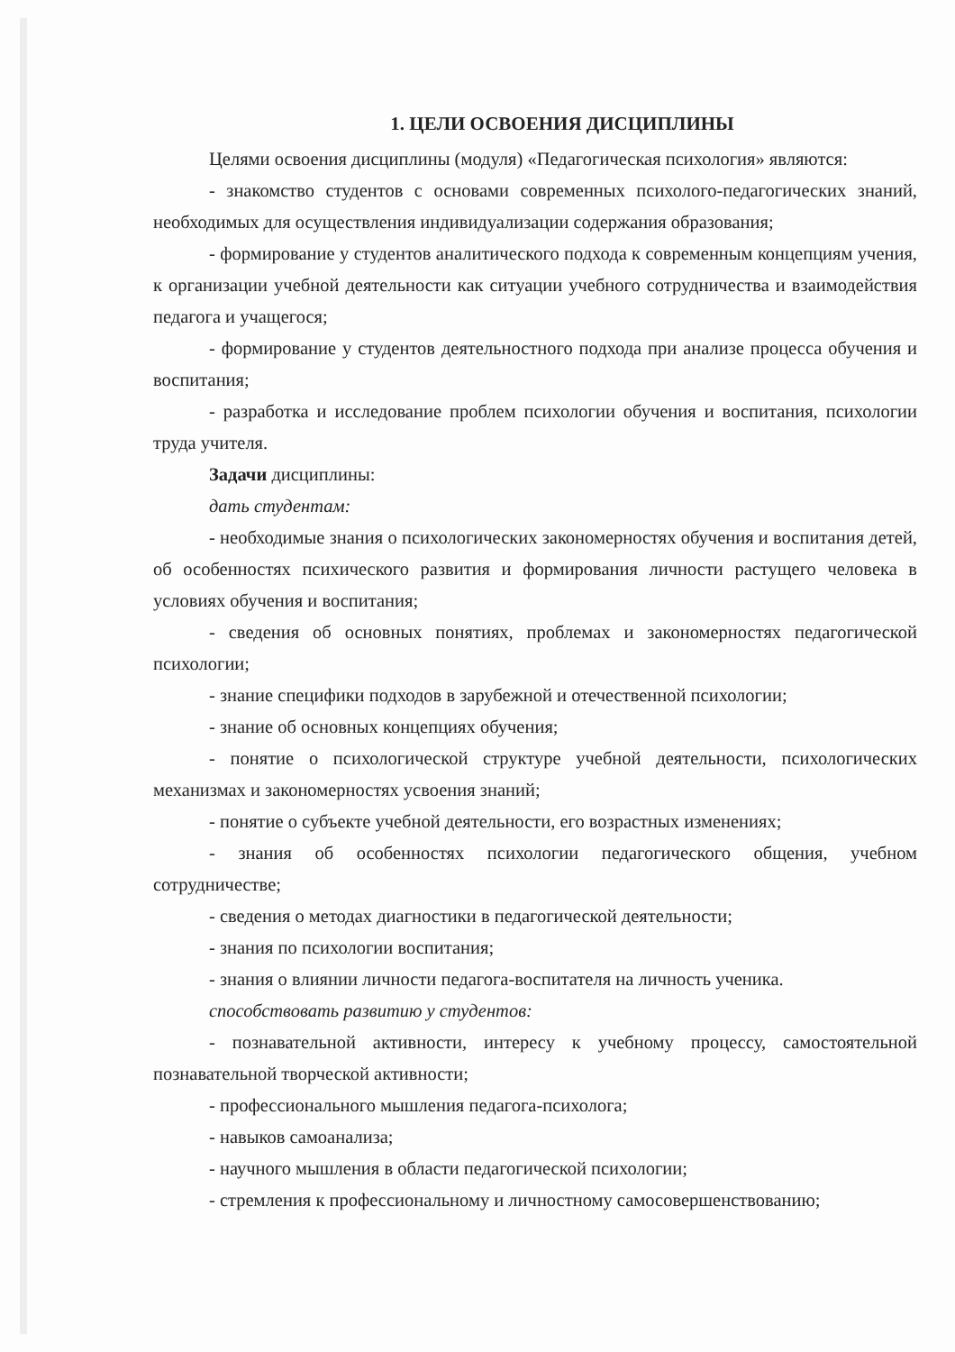1. ЦЕЛИ ОСВОЕНИЯ ДИСЦИПЛИНЫ
Целями освоения дисциплины (модуля) «Педагогическая психология» являются:
- знакомство студентов с основами современных психолого-педагогических знаний, необходимых для осуществления индивидуализации содержания образования;
- формирование у студентов аналитического подхода к современным концепциям учения, к организации учебной деятельности как ситуации учебного сотрудничества и взаимодействия педагога и учащегося;
- формирование у студентов деятельностного подхода при анализе процесса обучения и воспитания;
- разработка и исследование проблем психологии обучения и воспитания, психологии труда учителя.
Задачи дисциплины:
дать студентам:
- необходимые знания о психологических закономерностях обучения и воспитания детей, об особенностях психического развития и формирования личности растущего человека в условиях обучения и воспитания;
- сведения об основных понятиях, проблемах и закономерностях педагогической психологии;
- знание специфики подходов в зарубежной и отечественной психологии;
- знание об основных концепциях обучения;
- понятие о психологической структуре учебной деятельности, психологических механизмах и закономерностях усвоения знаний;
- понятие о субъекте учебной деятельности, его возрастных изменениях;
- знания об особенностях психологии педагогического общения, учебном сотрудничестве;
- сведения о методах диагностики в педагогической деятельности;
- знания по психологии воспитания;
- знания о влиянии личности педагога-воспитателя на личность ученика.
способствовать развитию у студентов:
- познавательной активности, интересу к учебному процессу, самостоятельной познавательной творческой активности;
- профессионального мышления педагога-психолога;
- навыков самоанализа;
- научного мышления в области педагогической психологии;
- стремления к профессиональному и личностному самосовершенствованию;